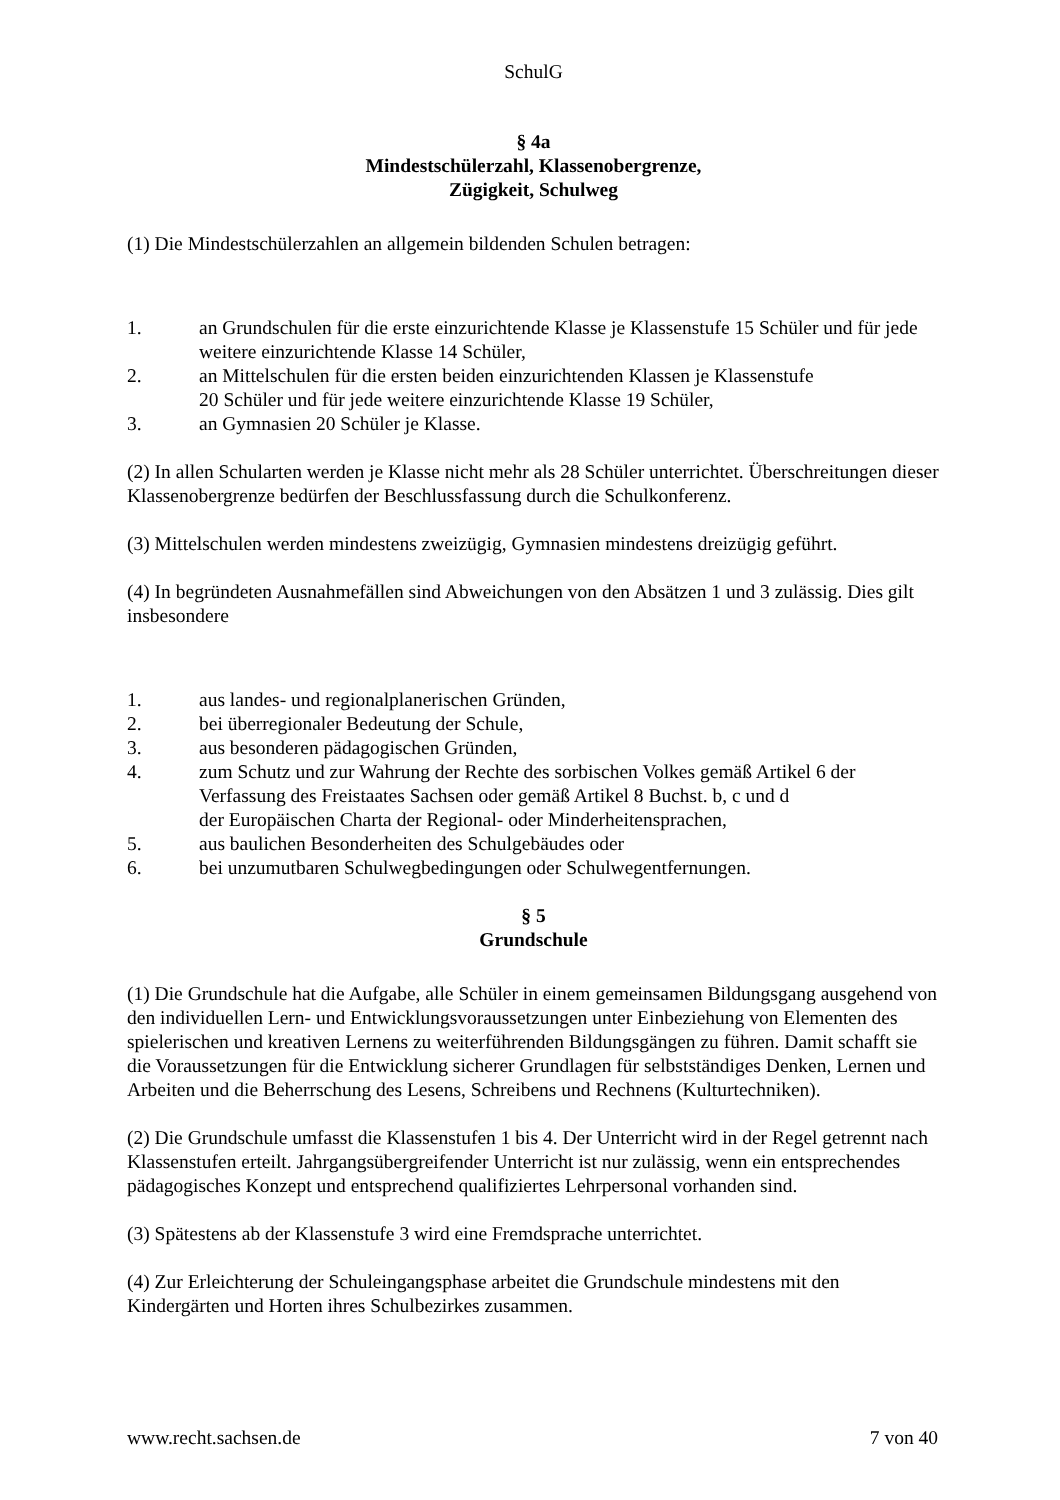SchulG
§ 4a
Mindestschülerzahl, Klassenobergrenze,
Zügigkeit, Schulweg
(1) Die Mindestschülerzahlen an allgemein bildenden Schulen betragen:
1. an Grundschulen für die erste einzurichtende Klasse je Klassenstufe 15 Schüler und für jede weitere einzurichtende Klasse 14 Schüler,
2. an Mittelschulen für die ersten beiden einzurichtenden Klassen je Klassenstufe
20 Schüler und für jede weitere einzurichtende Klasse 19 Schüler,
3. an Gymnasien 20 Schüler je Klasse.
(2) In allen Schularten werden je Klasse nicht mehr als 28 Schüler unterrichtet. Überschreitungen dieser Klassenobergrenze bedürfen der Beschlussfassung durch die Schulkonferenz.
(3) Mittelschulen werden mindestens zweizügig, Gymnasien mindestens dreizügig geführt.
(4) In begründeten Ausnahmefällen sind Abweichungen von den Absätzen 1 und 3 zulässig. Dies gilt insbesondere
1. aus landes- und regionalplanerischen Gründen,
2. bei überregionaler Bedeutung der Schule,
3. aus besonderen pädagogischen Gründen,
4. zum Schutz und zur Wahrung der Rechte des sorbischen Volkes gemäß Artikel 6 der Verfassung des Freistaates Sachsen oder gemäß Artikel 8 Buchst. b, c und d
der Europäischen Charta der Regional- oder Minderheitensprachen,
5. aus baulichen Besonderheiten des Schulgebäudes oder
6. bei unzumutbaren Schulwegbedingungen oder Schulwegentfernungen.
§ 5
Grundschule
(1) Die Grundschule hat die Aufgabe, alle Schüler in einem gemeinsamen Bildungsgang ausgehend von den individuellen Lern- und Entwicklungsvoraussetzungen unter Einbeziehung von Elementen des spielerischen und kreativen Lernens zu weiterführenden Bildungsgängen zu führen. Damit schafft sie die Voraussetzungen für die Entwicklung sicherer Grundlagen für selbstständiges Denken, Lernen und Arbeiten und die Beherrschung des Lesens, Schreibens und Rechnens (Kulturtechniken).
(2) Die Grundschule umfasst die Klassenstufen 1 bis 4. Der Unterricht wird in der Regel getrennt nach Klassenstufen erteilt. Jahrgangsübergreifender Unterricht ist nur zulässig, wenn ein entsprechendes pädagogisches Konzept und entsprechend qualifiziertes Lehrpersonal vorhanden sind.
(3) Spätestens ab der Klassenstufe 3 wird eine Fremdsprache unterrichtet.
(4) Zur Erleichterung der Schuleingangsphase arbeitet die Grundschule mindestens mit den Kindergärten und Horten ihres Schulbezirkes zusammen.
www.recht.sachsen.de 7 von 40